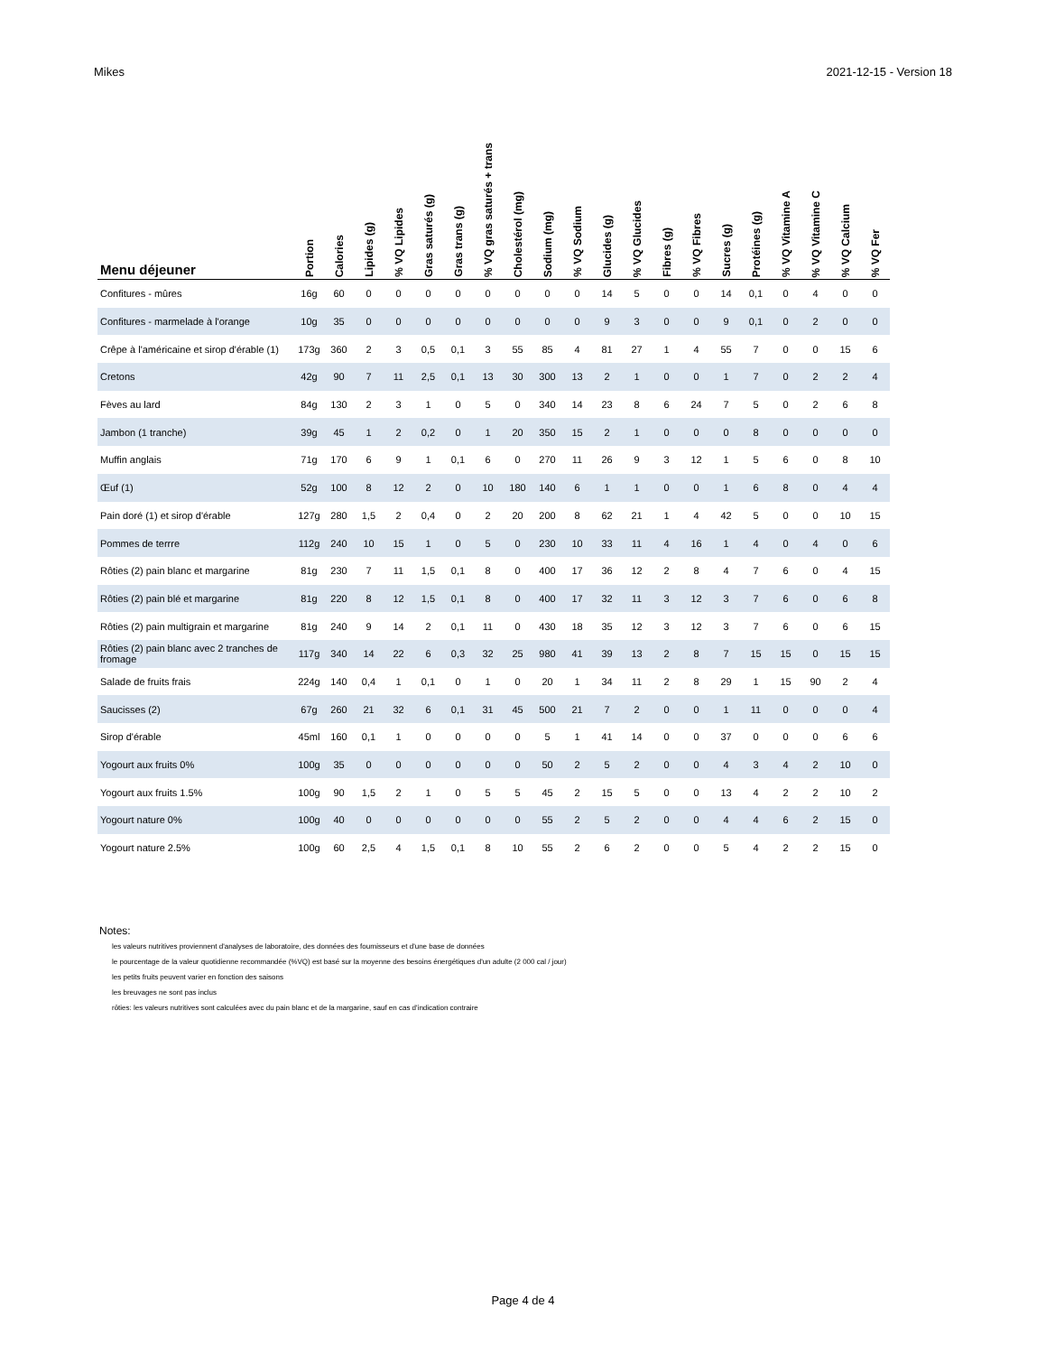Mikes 2021-12-15 - Version 18
| Menu déjeuner | Portion | Calories | Lipides (g) | % VQ Lipides | Gras saturés (g) | Gras trans (g) | % VQ gras saturés + trans | Cholestérol (mg) | Sodium (mg) | % VQ Sodium | Glucides (g) | % VQ Glucides | Fibres (g) | % VQ Fibres | Sucres (g) | Protéines (g) | % VQ Vitamine A | % VQ Vitamine C | % VQ Calcium | % VQ Fer |
| --- | --- | --- | --- | --- | --- | --- | --- | --- | --- | --- | --- | --- | --- | --- | --- | --- | --- | --- | --- | --- |
| Confitures - mûres | 16g | 60 | 0 | 0 | 0 | 0 | 0 | 0 | 0 | 0 | 14 | 5 | 0 | 0 | 14 | 0,1 | 0 | 4 | 0 | 0 |
| Confitures - marmelade à l'orange | 10g | 35 | 0 | 0 | 0 | 0 | 0 | 0 | 0 | 0 | 9 | 3 | 0 | 0 | 9 | 0,1 | 0 | 2 | 0 | 0 |
| Crêpe à l'américaine et sirop d'érable (1) | 173g | 360 | 2 | 3 | 0,5 | 0,1 | 3 | 55 | 85 | 4 | 81 | 27 | 1 | 4 | 55 | 7 | 0 | 0 | 15 | 6 |
| Cretons | 42g | 90 | 7 | 11 | 2,5 | 0,1 | 13 | 30 | 300 | 13 | 2 | 1 | 0 | 0 | 1 | 7 | 0 | 2 | 2 | 4 |
| Fèves au lard | 84g | 130 | 2 | 3 | 1 | 0 | 5 | 0 | 340 | 14 | 23 | 8 | 6 | 24 | 7 | 5 | 0 | 2 | 6 | 8 |
| Jambon (1 tranche) | 39g | 45 | 1 | 2 | 0,2 | 0 | 1 | 20 | 350 | 15 | 2 | 1 | 0 | 0 | 0 | 8 | 0 | 0 | 0 | 0 |
| Muffin anglais | 71g | 170 | 6 | 9 | 1 | 0,1 | 6 | 0 | 270 | 11 | 26 | 9 | 3 | 12 | 1 | 5 | 6 | 0 | 8 | 10 |
| Œuf (1) | 52g | 100 | 8 | 12 | 2 | 0 | 10 | 180 | 140 | 6 | 1 | 1 | 0 | 0 | 1 | 6 | 8 | 0 | 4 | 4 |
| Pain doré (1) et sirop d'érable | 127g | 280 | 1,5 | 2 | 0,4 | 0 | 2 | 20 | 200 | 8 | 62 | 21 | 1 | 4 | 42 | 5 | 0 | 0 | 10 | 15 |
| Pommes de terrre | 112g | 240 | 10 | 15 | 1 | 0 | 5 | 0 | 230 | 10 | 33 | 11 | 4 | 16 | 1 | 4 | 0 | 4 | 0 | 6 |
| Rôties (2) pain blanc et margarine | 81g | 230 | 7 | 11 | 1,5 | 0,1 | 8 | 0 | 400 | 17 | 36 | 12 | 2 | 8 | 4 | 7 | 6 | 0 | 4 | 15 |
| Rôties (2) pain blé et margarine | 81g | 220 | 8 | 12 | 1,5 | 0,1 | 8 | 0 | 400 | 17 | 32 | 11 | 3 | 12 | 3 | 7 | 6 | 0 | 6 | 8 |
| Rôties (2) pain multigrain et margarine | 81g | 240 | 9 | 14 | 2 | 0,1 | 11 | 0 | 430 | 18 | 35 | 12 | 3 | 12 | 3 | 7 | 6 | 0 | 6 | 15 |
| Rôties (2) pain blanc avec 2 tranches de fromage | 117g | 340 | 14 | 22 | 6 | 0,3 | 32 | 25 | 980 | 41 | 39 | 13 | 2 | 8 | 7 | 15 | 15 | 0 | 15 | 15 |
| Salade de fruits frais | 224g | 140 | 0,4 | 1 | 0,1 | 0 | 1 | 0 | 20 | 1 | 34 | 11 | 2 | 8 | 29 | 1 | 15 | 90 | 2 | 4 |
| Saucisses (2) | 67g | 260 | 21 | 32 | 6 | 0,1 | 31 | 45 | 500 | 21 | 7 | 2 | 0 | 0 | 1 | 11 | 0 | 0 | 0 | 4 |
| Sirop d'érable | 45ml | 160 | 0,1 | 1 | 0 | 0 | 0 | 0 | 5 | 1 | 41 | 14 | 0 | 0 | 37 | 0 | 0 | 0 | 6 | 6 |
| Yogourt aux fruits 0% | 100g | 35 | 0 | 0 | 0 | 0 | 0 | 0 | 50 | 2 | 5 | 2 | 0 | 0 | 4 | 3 | 4 | 2 | 10 | 0 |
| Yogourt aux fruits 1.5% | 100g | 90 | 1,5 | 2 | 1 | 0 | 5 | 5 | 45 | 2 | 15 | 5 | 0 | 0 | 13 | 4 | 2 | 2 | 10 | 2 |
| Yogourt nature 0% | 100g | 40 | 0 | 0 | 0 | 0 | 0 | 0 | 55 | 2 | 5 | 2 | 0 | 0 | 4 | 4 | 6 | 2 | 15 | 0 |
| Yogourt nature 2.5% | 100g | 60 | 2,5 | 4 | 1,5 | 0,1 | 8 | 10 | 55 | 2 | 6 | 2 | 0 | 0 | 5 | 4 | 2 | 2 | 15 | 0 |
Notes:
les valeurs nutritives proviennent d'analyses de laboratoire, des données des fournisseurs et d'une base de données
le pourcentage de la valeur quotidienne recommandée (%VQ) est basé sur la moyenne des besoins énergétiques d'un adulte (2 000 cal / jour)
les petits fruits peuvent varier en fonction des saisons
les breuvages ne sont pas inclus
rôties: les valeurs nutritives sont calculées avec du pain blanc et de la margarine, sauf en cas d'indication contraire
Page 4 de 4